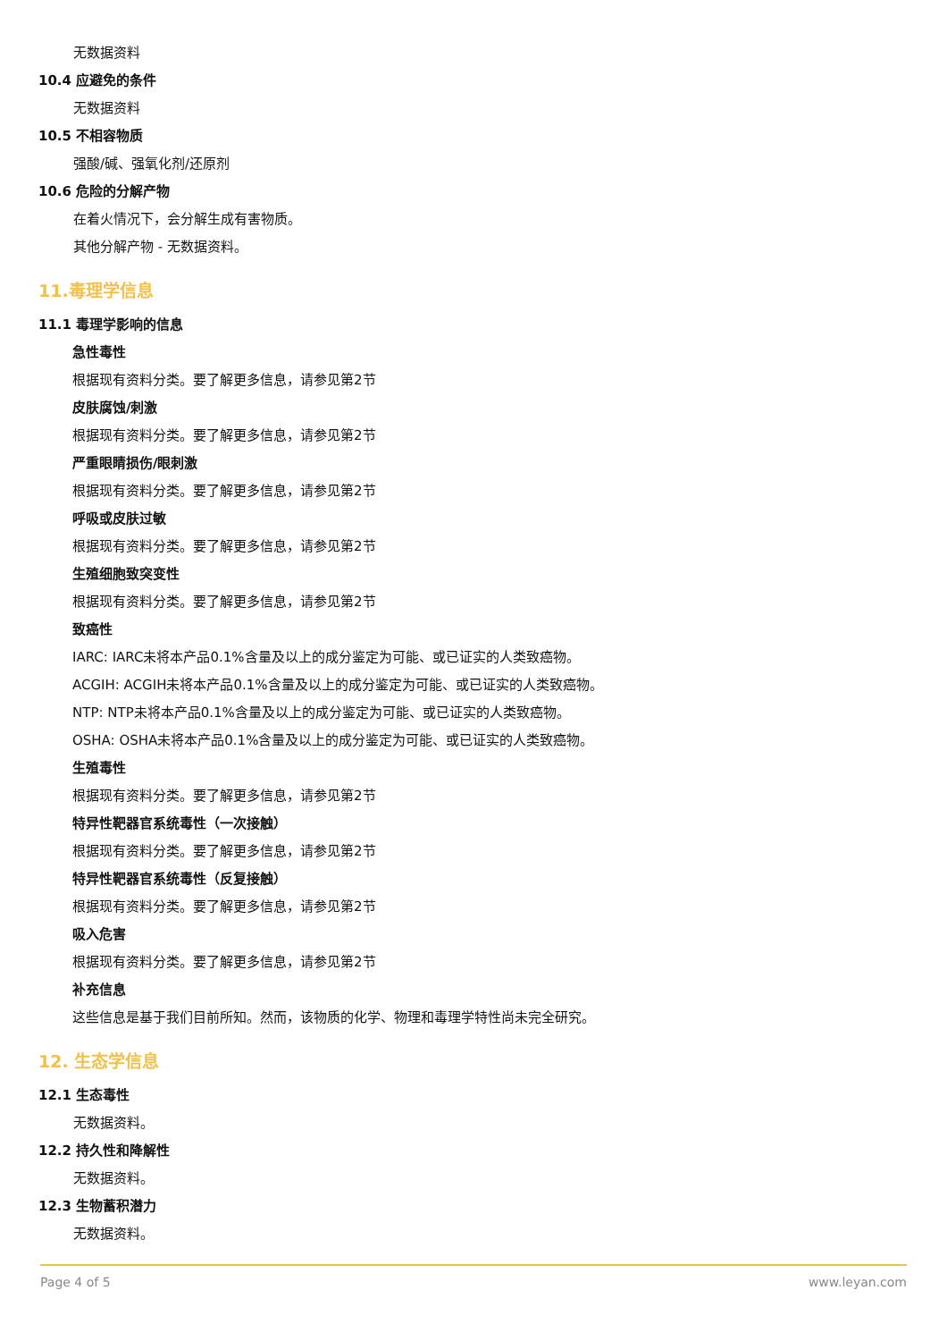无数据资料
10.4 应避免的条件
无数据资料
10.5 不相容物质
强酸/碱、强氧化剂/还原剂
10.6 危险的分解产物
在着火情况下，会分解生成有害物质。
其他分解产物 - 无数据资料。
11.毒理学信息
11.1 毒理学影响的信息
急性毒性
根据现有资料分类。要了解更多信息，请参见第2节
皮肤腐蚀/刺激
根据现有资料分类。要了解更多信息，请参见第2节
严重眼睛损伤/眼刺激
根据现有资料分类。要了解更多信息，请参见第2节
呼吸或皮肤过敏
根据现有资料分类。要了解更多信息，请参见第2节
生殖细胞致突变性
根据现有资料分类。要了解更多信息，请参见第2节
致癌性
IARC: IARC未将本产品0.1%含量及以上的成分鉴定为可能、或已证实的人类致癌物。
ACGIH: ACGIH未将本产品0.1%含量及以上的成分鉴定为可能、或已证实的人类致癌物。
NTP: NTP未将本产品0.1%含量及以上的成分鉴定为可能、或已证实的人类致癌物。
OSHA: OSHA未将本产品0.1%含量及以上的成分鉴定为可能、或已证实的人类致癌物。
生殖毒性
根据现有资料分类。要了解更多信息，请参见第2节
特异性靶器官系统毒性（一次接触）
根据现有资料分类。要了解更多信息，请参见第2节
特异性靶器官系统毒性（反复接触）
根据现有资料分类。要了解更多信息，请参见第2节
吸入危害
根据现有资料分类。要了解更多信息，请参见第2节
补充信息
这些信息是基于我们目前所知。然而，该物质的化学、物理和毒理学特性尚未完全研究。
12. 生态学信息
12.1 生态毒性
无数据资料。
12.2 持久性和降解性
无数据资料。
12.3 生物蓄积潜力
无数据资料。
Page 4 of 5 www.leyan.com